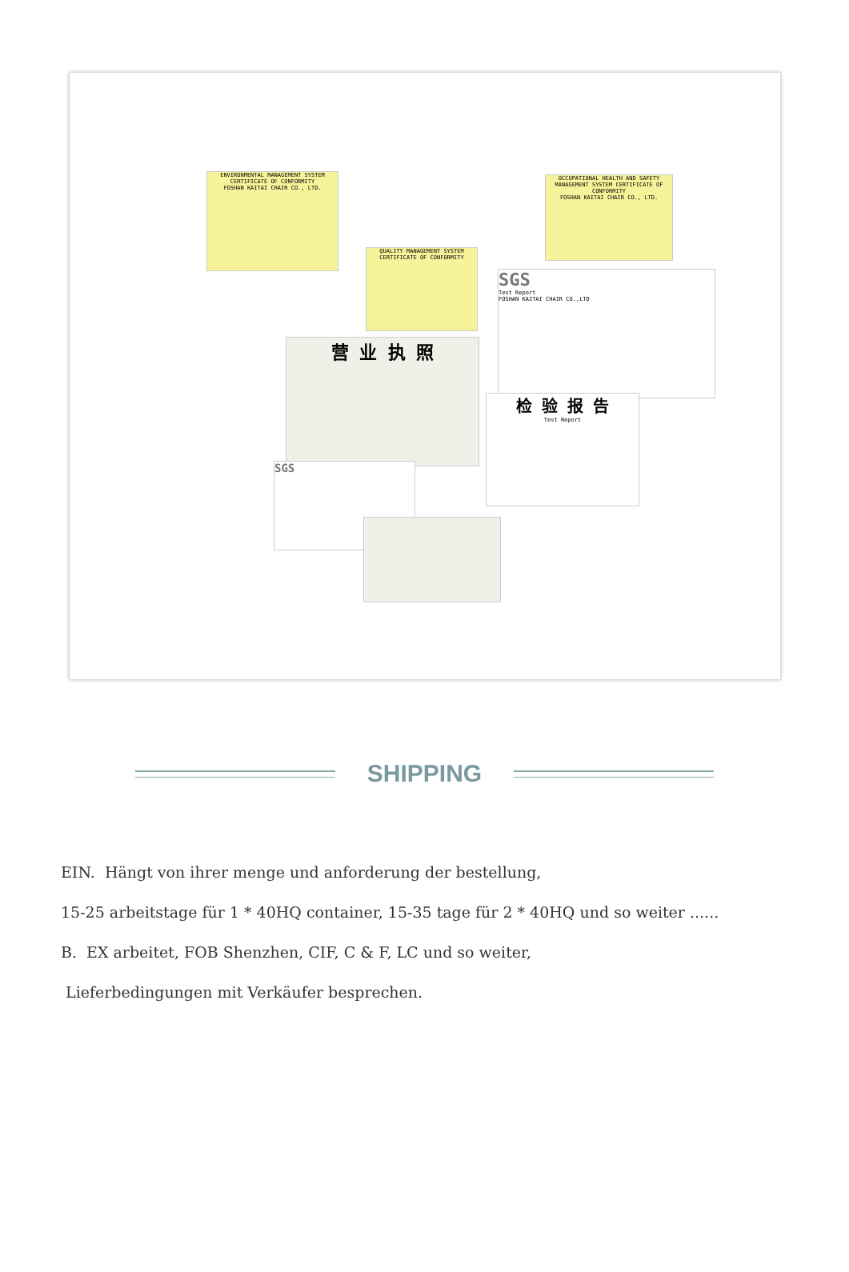ENVIRONMENTAL MANAGEMENT SYSTEM CERTIFICATE OF CONFORMITY
FOSHAN KAITAI CHAIR CO., LTD.
OCCUPATIONAL HEALTH AND SAFETY MANAGEMENT SYSTEM CERTIFICATE OF CONFORMITY
FOSHAN KAITAI CHAIR CO., LTD.
QUALITY MANAGEMENT SYSTEM CERTIFICATE OF CONFORMITY
SGS
Test Report
FOSHAN KAITAI CHAIR CO.,LTD
营 业 执 照
检 验 报 告
Test Report
SGS
SHIPPING
EIN. Hängt von ihrer menge und anforderung der bestellung,
15-25 arbeitstage für 1 * 40HQ container, 15-35 tage für 2 * 40HQ und so weiter ......
B. EX arbeitet, FOB Shenzhen, CIF, C & F, LC und so weiter,
Lieferbedingungen mit Verkäufer besprechen.